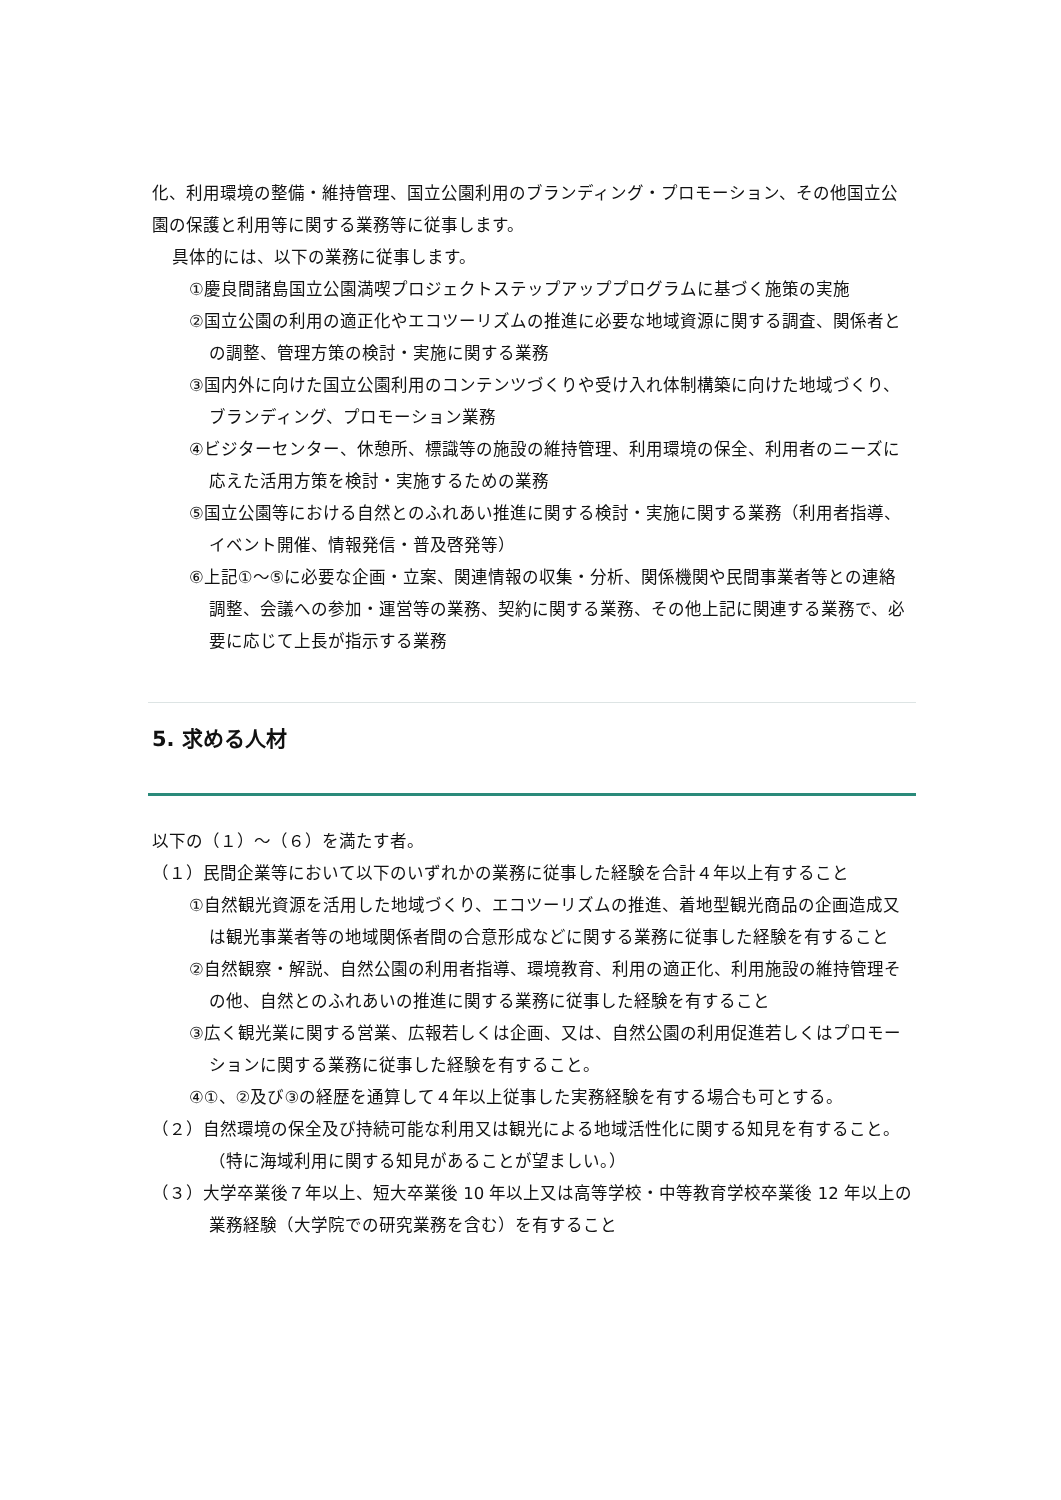化、利用環境の整備・維持管理、国立公園利用のブランディング・プロモーション、その他国立公園の保護と利用等に関する業務等に従事します。
具体的には、以下の業務に従事します。
①慶良間諸島国立公園満喫プロジェクトステップアッププログラムに基づく施策の実施
②国立公園の利用の適正化やエコツーリズムの推進に必要な地域資源に関する調査、関係者との調整、管理方策の検討・実施に関する業務
③国内外に向けた国立公園利用のコンテンツづくりや受け入れ体制構築に向けた地域づくり、ブランディング、プロモーション業務
④ビジターセンター、休憩所、標識等の施設の維持管理、利用環境の保全、利用者のニーズに応えた活用方策を検討・実施するための業務
⑤国立公園等における自然とのふれあい推進に関する検討・実施に関する業務（利用者指導、イベント開催、情報発信・普及啓発等）
⑥上記①～⑤に必要な企画・立案、関連情報の収集・分析、関係機関や民間事業者等との連絡調整、会議への参加・運営等の業務、契約に関する業務、その他上記に関連する業務で、必要に応じて上長が指示する業務
5. 求める人材
以下の（１）～（６）を満たす者。
（１）民間企業等において以下のいずれかの業務に従事した経験を合計４年以上有すること
①自然観光資源を活用した地域づくり、エコツーリズムの推進、着地型観光商品の企画造成又は観光事業者等の地域関係者間の合意形成などに関する業務に従事した経験を有すること
②自然観察・解説、自然公園の利用者指導、環境教育、利用の適正化、利用施設の維持管理その他、自然とのふれあいの推進に関する業務に従事した経験を有すること
③広く観光業に関する営業、広報若しくは企画、又は、自然公園の利用促進若しくはプロモーションに関する業務に従事した経験を有すること。
④①、②及び③の経歴を通算して４年以上従事した実務経験を有する場合も可とする。
（２）自然環境の保全及び持続可能な利用又は観光による地域活性化に関する知見を有すること。（特に海域利用に関する知見があることが望ましい。）
（３）大学卒業後７年以上、短大卒業後 10 年以上又は高等学校・中等教育学校卒業後 12 年以上の業務経験（大学院での研究業務を含む）を有すること